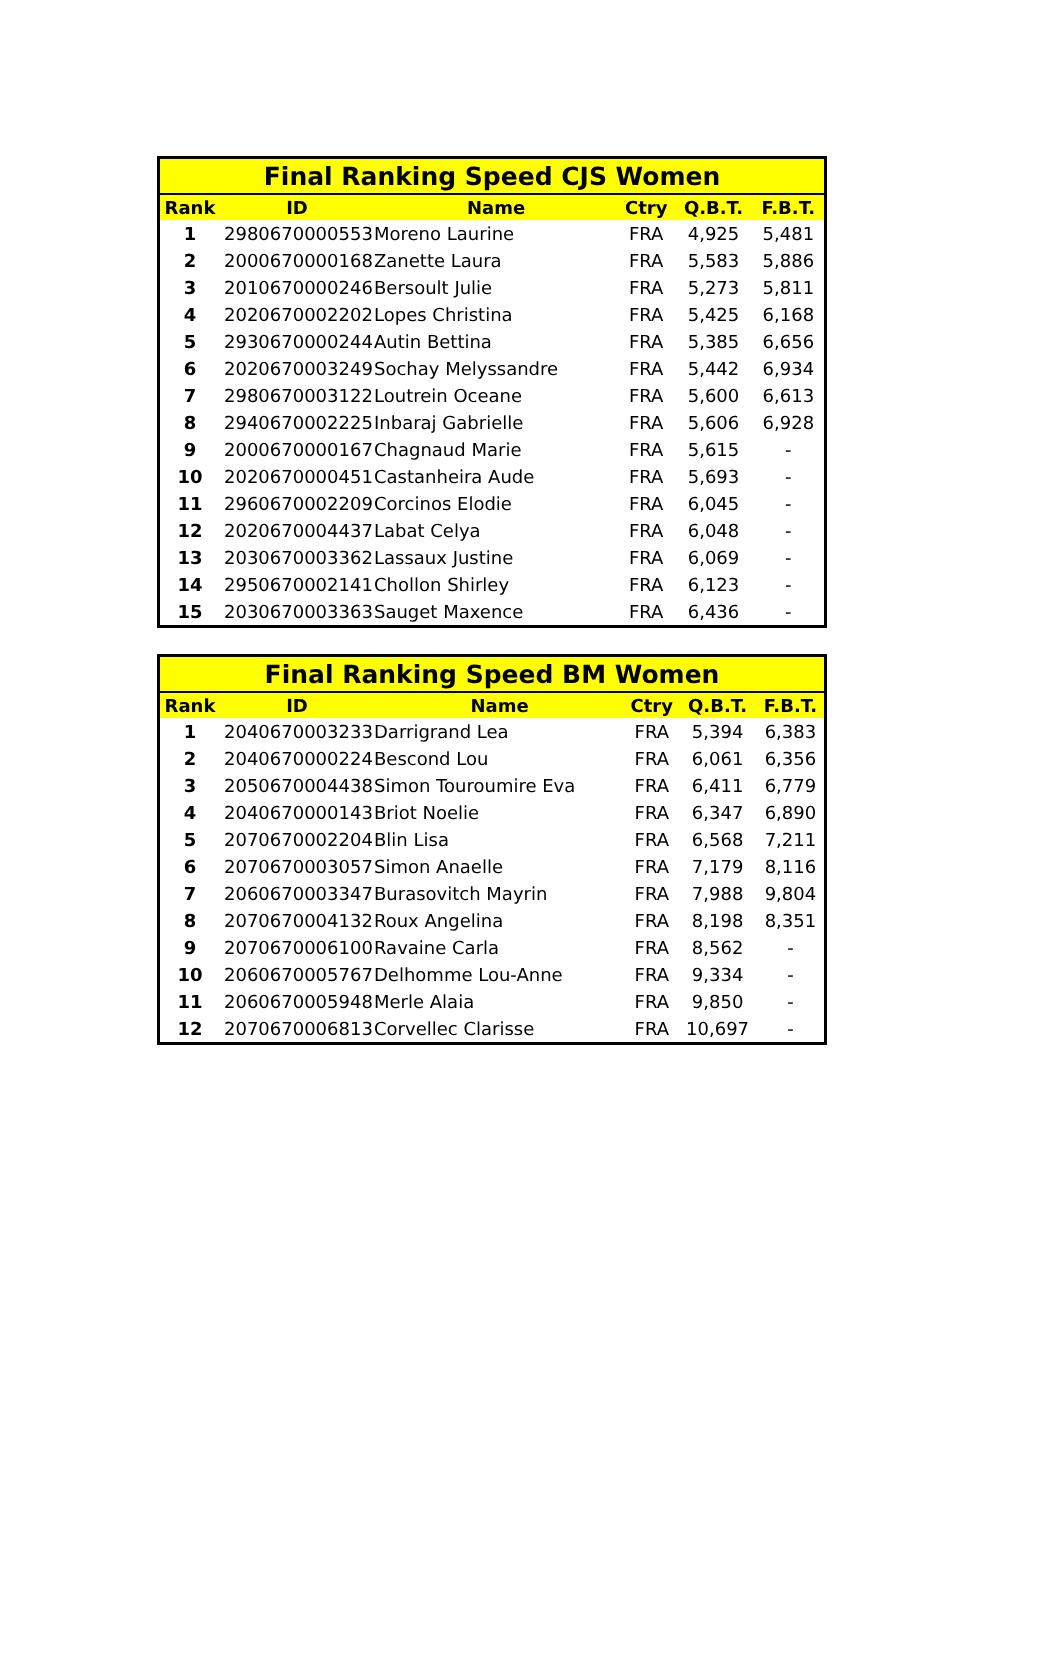| Final Ranking Speed CJS Women | | | | | |
| --- | --- | --- | --- | --- | --- |
| Rank | ID | Name | Ctry | Q.B.T. | F.B.T. |
| 1 | 2980670000553 | Moreno Laurine | FRA | 4,925 | 5,481 |
| 2 | 2000670000168 | Zanette Laura | FRA | 5,583 | 5,886 |
| 3 | 2010670000246 | Bersoult Julie | FRA | 5,273 | 5,811 |
| 4 | 2020670002202 | Lopes Christina | FRA | 5,425 | 6,168 |
| 5 | 2930670000244 | Autin Bettina | FRA | 5,385 | 6,656 |
| 6 | 2020670003249 | Sochay Melyssandre | FRA | 5,442 | 6,934 |
| 7 | 2980670003122 | Loutrein Oceane | FRA | 5,600 | 6,613 |
| 8 | 2940670002225 | Inbaraj Gabrielle | FRA | 5,606 | 6,928 |
| 9 | 2000670000167 | Chagnaud Marie | FRA | 5,615 | - |
| 10 | 2020670000451 | Castanheira Aude | FRA | 5,693 | - |
| 11 | 2960670002209 | Corcinos Elodie | FRA | 6,045 | - |
| 12 | 2020670004437 | Labat Celya | FRA | 6,048 | - |
| 13 | 2030670003362 | Lassaux Justine | FRA | 6,069 | - |
| 14 | 2950670002141 | Chollon Shirley | FRA | 6,123 | - |
| 15 | 2030670003363 | Sauget Maxence | FRA | 6,436 | - |
| Final Ranking Speed BM Women | | | | | |
| --- | --- | --- | --- | --- | --- |
| Rank | ID | Name | Ctry | Q.B.T. | F.B.T. |
| 1 | 2040670003233 | Darrigrand Lea | FRA | 5,394 | 6,383 |
| 2 | 2040670000224 | Bescond Lou | FRA | 6,061 | 6,356 |
| 3 | 2050670004438 | Simon Touroumire Eva | FRA | 6,411 | 6,779 |
| 4 | 2040670000143 | Briot Noelie | FRA | 6,347 | 6,890 |
| 5 | 2070670002204 | Blin Lisa | FRA | 6,568 | 7,211 |
| 6 | 2070670003057 | Simon Anaelle | FRA | 7,179 | 8,116 |
| 7 | 2060670003347 | Burasovitch Mayrin | FRA | 7,988 | 9,804 |
| 8 | 2070670004132 | Roux Angelina | FRA | 8,198 | 8,351 |
| 9 | 2070670006100 | Ravaine Carla | FRA | 8,562 | - |
| 10 | 2060670005767 | Delhomme Lou-Anne | FRA | 9,334 | - |
| 11 | 2060670005948 | Merle Alaia | FRA | 9,850 | - |
| 12 | 2070670006813 | Corvellec Clarisse | FRA | 10,697 | - |